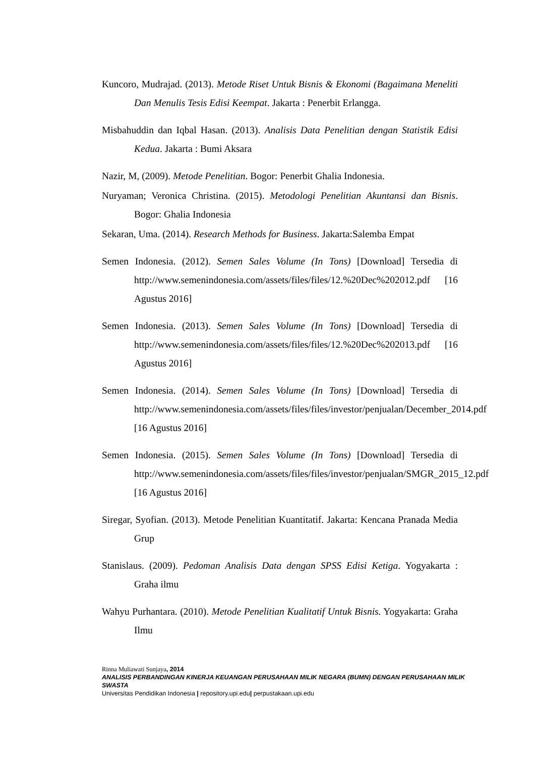Kuncoro, Mudrajad. (2013). Metode Riset Untuk Bisnis & Ekonomi (Bagaimana Meneliti Dan Menulis Tesis Edisi Keempat. Jakarta : Penerbit Erlangga.
Misbahuddin dan Iqbal Hasan. (2013). Analisis Data Penelitian dengan Statistik Edisi Kedua. Jakarta : Bumi Aksara
Nazir, M, (2009). Metode Penelitian. Bogor: Penerbit Ghalia Indonesia.
Nuryaman; Veronica Christina. (2015). Metodologi Penelitian Akuntansi dan Bisnis. Bogor: Ghalia Indonesia
Sekaran, Uma. (2014). Research Methods for Business. Jakarta:Salemba Empat
Semen Indonesia. (2012). Semen Sales Volume (In Tons) [Download] Tersedia di http://www.semenindonesia.com/assets/files/files/12.%20Dec%202012.pdf [16 Agustus 2016]
Semen Indonesia. (2013). Semen Sales Volume (In Tons) [Download] Tersedia di http://www.semenindonesia.com/assets/files/files/12.%20Dec%202013.pdf [16 Agustus 2016]
Semen Indonesia. (2014). Semen Sales Volume (In Tons) [Download] Tersedia di http://www.semenindonesia.com/assets/files/files/investor/penjualan/December_2014.pdf [16 Agustus 2016]
Semen Indonesia. (2015). Semen Sales Volume (In Tons) [Download] Tersedia di http://www.semenindonesia.com/assets/files/files/investor/penjualan/SMGR_2015_12.pdf [16 Agustus 2016]
Siregar, Syofian. (2013). Metode Penelitian Kuantitatif. Jakarta: Kencana Pranada Media Grup
Stanislaus. (2009). Pedoman Analisis Data dengan SPSS Edisi Ketiga. Yogyakarta : Graha ilmu
Wahyu Purhantara. (2010). Metode Penelitian Kualitatif Untuk Bisnis. Yogyakarta: Graha Ilmu
Rinna Muliawati Sunjaya, 2014
ANALISIS PERBANDINGAN KINERJA KEUANGAN PERUSAHAAN MILIK NEGARA (BUMN) DENGAN PERUSAHAAN MILIK SWASTA
Universitas Pendidikan Indonesia | repository.upi.edu| perpustakaan.upi.edu